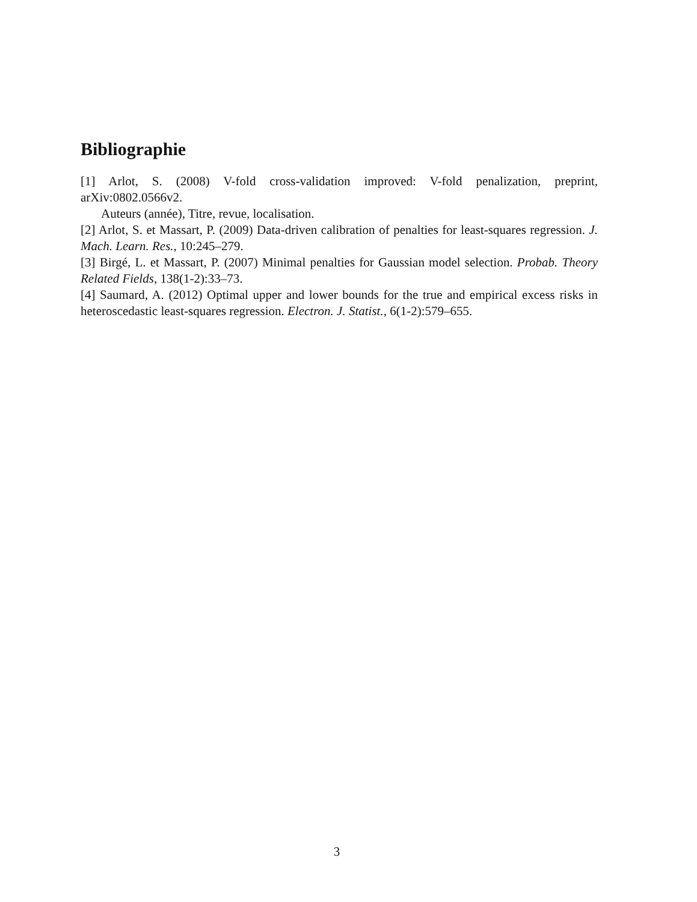Bibliographie
[1] Arlot, S. (2008) V-fold cross-validation improved: V-fold penalization, preprint, arXiv:0802.0566v2.
Auteurs (année), Titre, revue, localisation.
[2] Arlot, S. et Massart, P. (2009) Data-driven calibration of penalties for least-squares regression. J. Mach. Learn. Res., 10:245–279.
[3] Birgé, L. et Massart, P. (2007) Minimal penalties for Gaussian model selection. Probab. Theory Related Fields, 138(1-2):33–73.
[4] Saumard, A. (2012) Optimal upper and lower bounds for the true and empirical excess risks in heteroscedastic least-squares regression. Electron. J. Statist., 6(1-2):579–655.
3